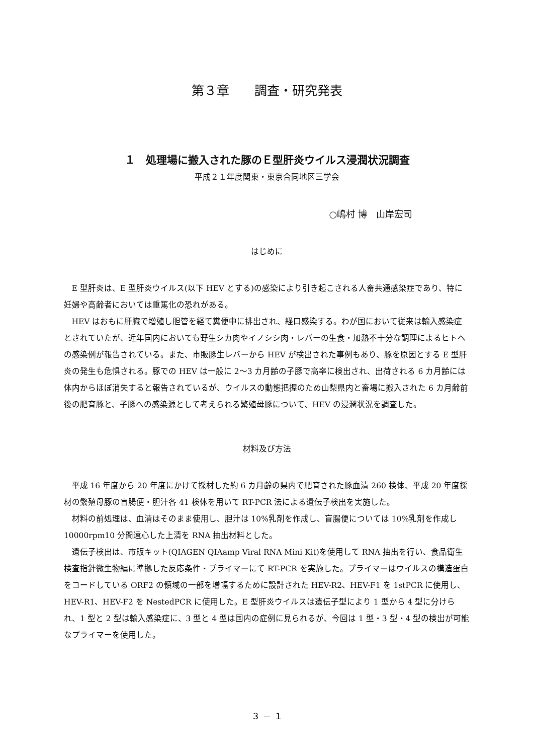第３章　　調査・研究発表
１　処理場に搬入された豚のＥ型肝炎ウイルス浸潤状況調査
平成２１年度関東・東京合同地区三学会
○嶋村 博　山岸宏司
はじめに
E 型肝炎は、E 型肝炎ウイルス(以下 HEV とする)の感染により引き起こされる人畜共通感染症であり、特に妊婦や高齢者においては重篤化の恐れがある。
HEV はおもに肝臓で増殖し胆管を経て糞便中に排出され、経口感染する。わが国において従来は輸入感染症とされていたが、近年国内においても野生シカ肉やイノシシ肉・レバーの生食・加熱不十分な調理によるヒトへの感染例が報告されている。また、市販豚生レバーから HEV が検出された事例もあり、豚を原因とする E 型肝炎の発生も危惧される。豚での HEV は一般に 2～3 カ月齢の子豚で高率に検出され、出荷される 6 カ月齢には体内からほぼ消失すると報告されているが、ウイルスの動態把握のため山梨県内と畜場に搬入された 6 カ月齢前後の肥育豚と、子豚への感染源として考えられる繁殖母豚について、HEV の浸潤状況を調査した。
材料及び方法
平成 16 年度から 20 年度にかけて採材した約 6 カ月齢の県内で肥育された豚血清 260 検体、平成 20 年度採材の繁殖母豚の盲腸便・胆汁各 41 検体を用いて RT-PCR 法による遺伝子検出を実施した。
材料の前処理は、血清はそのまま使用し、胆汁は 10%乳剤を作成し、盲腸便については 10%乳剤を作成し 10000rpm10 分間遠心した上清を RNA 抽出材料とした。
遺伝子検出は、市販キット(QIAGEN QIAamp Viral RNA Mini Kit)を使用して RNA 抽出を行い、食品衛生検査指針微生物編に準拠した反応条件・プライマーにて RT-PCR を実施した。プライマーはウイルスの構造蛋白をコードしている ORF2 の領域の一部を増幅するために設計された HEV-R2、HEV-F1 を 1stPCR に使用し、HEV-R1、HEV-F2 を NestedPCR に使用した。E 型肝炎ウイルスは遺伝子型により 1 型から 4 型に分けられ、1 型と 2 型は輸入感染症に、3 型と 4 型は国内の症例に見られるが、今回は 1 型・3 型・4 型の検出が可能なプライマーを使用した。
３ － １